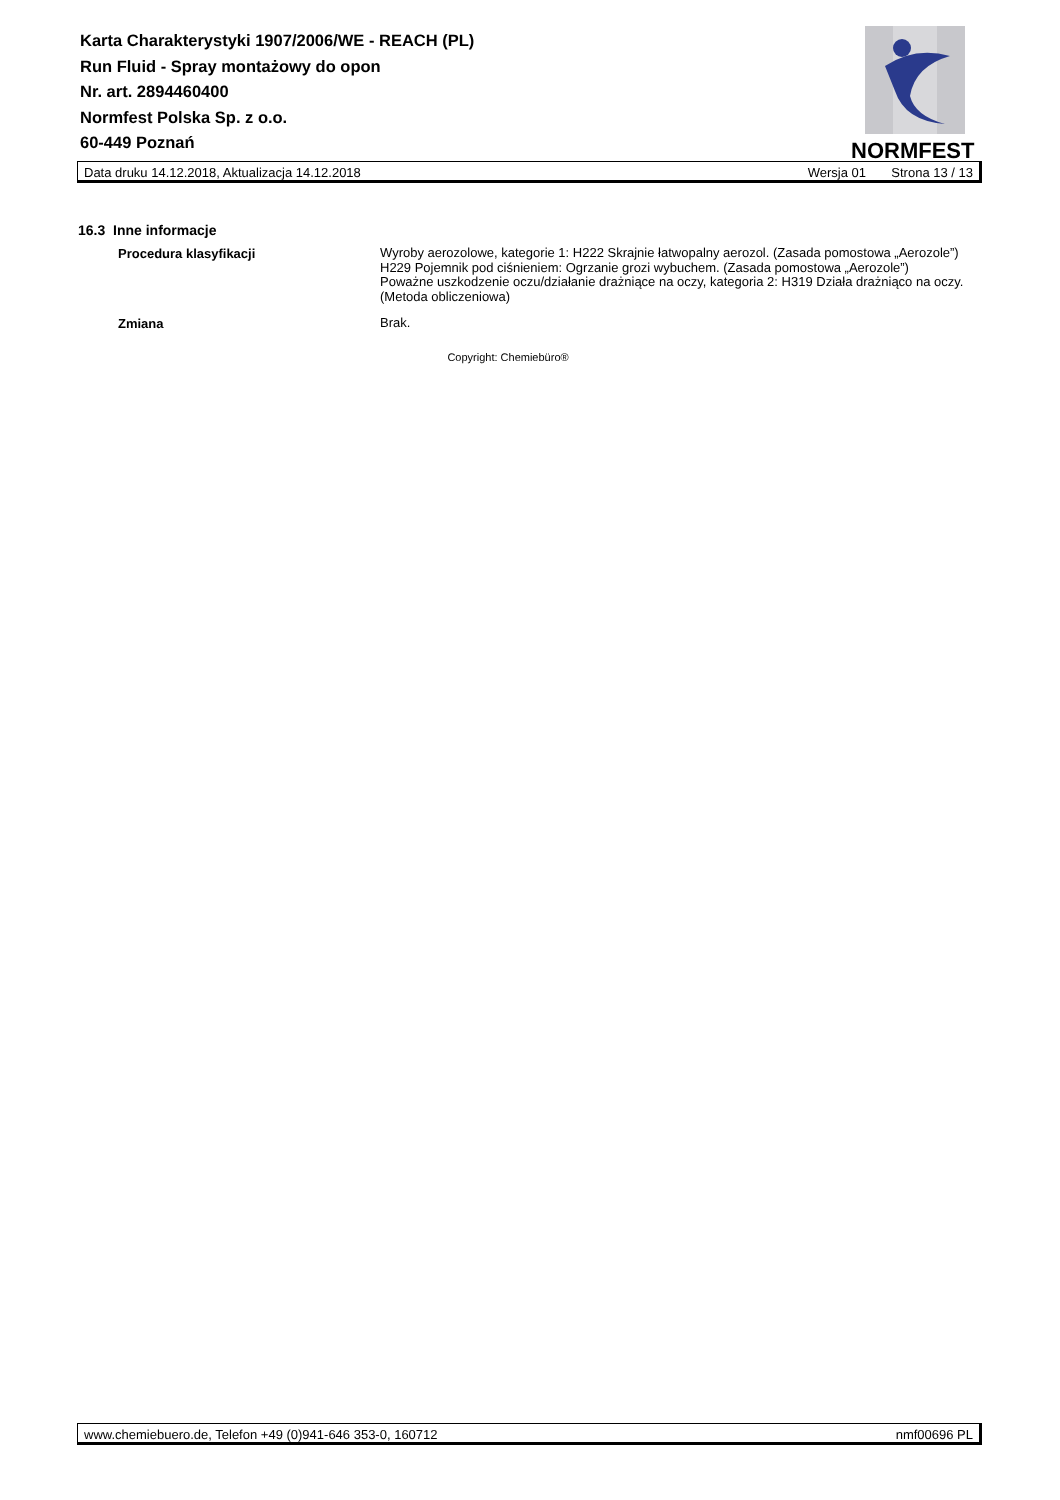Karta Charakterystyki 1907/2006/WE - REACH (PL)
Run Fluid - Spray montażowy do opon
Nr. art. 2894460400
Normfest Polska Sp. z o.o.
60-449 Poznań
NORMFEST
Data druku 14.12.2018, Aktualizacja 14.12.2018 Wersja 01 Strona 13 / 13
16.3 Inne informacje
Procedura klasyfikacji
Wyroby aerozolowe, kategorie 1: H222 Skrajnie łatwopalny aerozol. (Zasada pomostowa „Aerozole”) H229 Pojemnik pod ciśnieniem: Ogrzanie grozi wybuchem. (Zasada pomostowa „Aerozole”)
Poważne uszkodzenie oczu/działanie drażniące na oczy, kategoria 2: H319 Działa drażniąco na oczy. (Metoda obliczeniowa)
Zmiana
Brak.
Copyright: Chemiebüro®
www.chemiebuero.de, Telefon +49 (0)941-646 353-0, 160712 nmf00696 PL